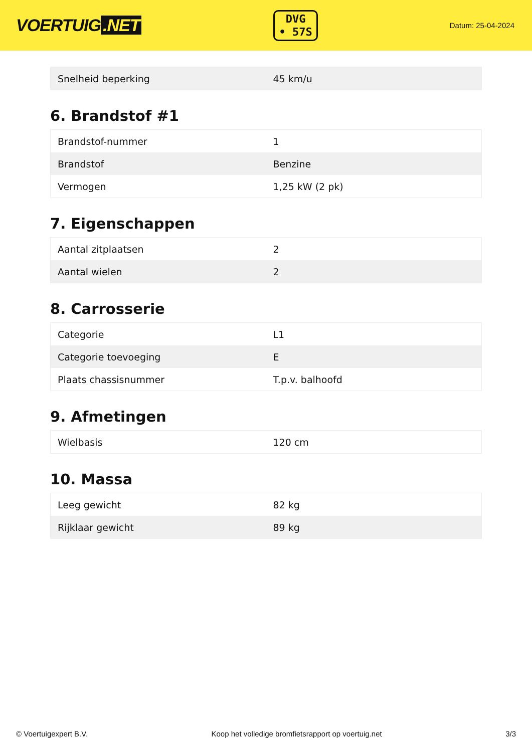VOERTUIG.NET
DVG
• 57S
Datum: 25-04-2024
| Snelheid beperking | 45 km/u |
6. Brandstof #1
| Brandstof-nummer | 1 |
| Brandstof | Benzine |
| Vermogen | 1,25 kW (2 pk) |
7. Eigenschappen
| Aantal zitplaatsen | 2 |
| Aantal wielen | 2 |
8. Carrosserie
| Categorie | L1 |
| Categorie toevoeging | E |
| Plaats chassisnummer | T.p.v. balhoofd |
9. Afmetingen
| Wielbasis | 120 cm |
10. Massa
| Leeg gewicht | 82 kg |
| Rijklaar gewicht | 89 kg |
© Voertuigexpert B.V. Koop het volledige bromfietsrapport op voertuig.net 3/3